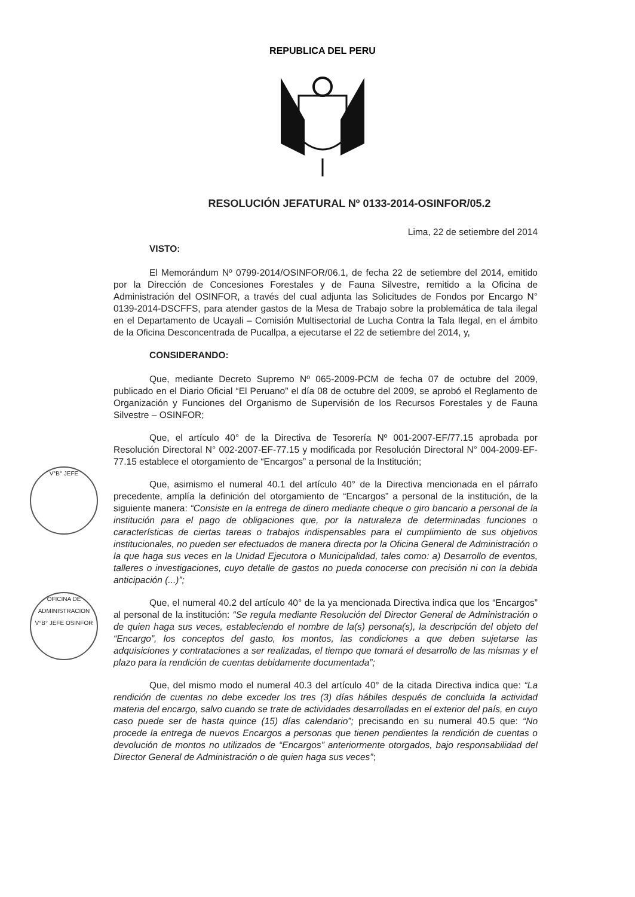REPUBLICA DEL PERU
V°B° JEFE
OFICINA DE ADMINISTRACION V°B° JEFE OSINFOR
RESOLUCIÓN JEFATURAL Nº 0133-2014-OSINFOR/05.2
Lima, 22 de setiembre del 2014
VISTO:
El Memorándum Nº 0799-2014/OSINFOR/06.1, de fecha 22 de setiembre del 2014, emitido por la Dirección de Concesiones Forestales y de Fauna Silvestre, remitido a la Oficina de Administración del OSINFOR, a través del cual adjunta las Solicitudes de Fondos por Encargo N° 0139-2014-DSCFFS, para atender gastos de la Mesa de Trabajo sobre la problemática de tala ilegal en el Departamento de Ucayali – Comisión Multisectorial de Lucha Contra la Tala Ilegal, en el ámbito de la Oficina Desconcentrada de Pucallpa, a ejecutarse el 22 de setiembre del 2014, y,
CONSIDERANDO:
Que, mediante Decreto Supremo Nº 065-2009-PCM de fecha 07 de octubre del 2009, publicado en el Diario Oficial “El Peruano” el día 08 de octubre del 2009, se aprobó el Reglamento de Organización y Funciones del Organismo de Supervisión de los Recursos Forestales y de Fauna Silvestre – OSINFOR;
Que, el artículo 40° de la Directiva de Tesorería Nº 001-2007-EF/77.15 aprobada por Resolución Directoral N° 002-2007-EF-77.15 y modificada por Resolución Directoral N° 004-2009-EF-77.15 establece el otorgamiento de “Encargos” a personal de la Institución;
Que, asimismo el numeral 40.1 del artículo 40° de la Directiva mencionada en el párrafo precedente, amplía la definición del otorgamiento de “Encargos” a personal de la institución, de la siguiente manera: “Consiste en la entrega de dinero mediante cheque o giro bancario a personal de la institución para el pago de obligaciones que, por la naturaleza de determinadas funciones o características de ciertas tareas o trabajos indispensables para el cumplimiento de sus objetivos institucionales, no pueden ser efectuados de manera directa por la Oficina General de Administración o la que haga sus veces en la Unidad Ejecutora o Municipalidad, tales como: a) Desarrollo de eventos, talleres o investigaciones, cuyo detalle de gastos no pueda conocerse con precisión ni con la debida anticipación (...)”;
Que, el numeral 40.2 del artículo 40° de la ya mencionada Directiva indica que los “Encargos” al personal de la institución: “Se regula mediante Resolución del Director General de Administración o de quien haga sus veces, estableciendo el nombre de la(s) persona(s), la descripción del objeto del “Encargo”, los conceptos del gasto, los montos, las condiciones a que deben sujetarse las adquisiciones y contrataciones a ser realizadas, el tiempo que tomará el desarrollo de las mismas y el plazo para la rendición de cuentas debidamente documentada”;
Que, del mismo modo el numeral 40.3 del artículo 40° de la citada Directiva indica que: “La rendición de cuentas no debe exceder los tres (3) días hábiles después de concluida la actividad materia del encargo, salvo cuando se trate de actividades desarrolladas en el exterior del país, en cuyo caso puede ser de hasta quince (15) días calendario”; precisando en su numeral 40.5 que: “No procede la entrega de nuevos Encargos a personas que tienen pendientes la rendición de cuentas o devolución de montos no utilizados de “Encargos” anteriormente otorgados, bajo responsabilidad del Director General de Administración o de quien haga sus veces”;